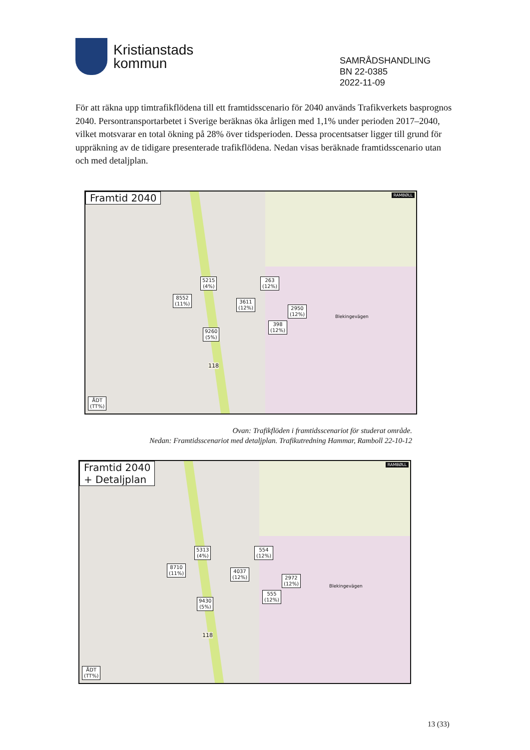Kristianstads
kommun
SAMRÅDSHANDLING
BN 22-0385
2022-11-09
För att räkna upp timtrafikflödena till ett framtidsscenario för 2040 används Trafikverkets basprognos 2040. Persontransportarbetet i Sverige beräknas öka årligen med 1,1% under perioden 2017–2040, vilket motsvarar en total ökning på 28% över tidsperioden. Dessa procentsatser ligger till grund för uppräkning av de tidigare presenterade trafikflödena. Nedan visas beräknade framtidsscenario utan och med detaljplan.
Framtid 2040
5215
(4%)
8552
(11%)
3611
(12%)
263
(12%)
2950
(12%)
398
(12%)
9260
(5%)
ÅDT
(TT%)
Blekingevägen
118
RAMBØLL
Ovan: Trafikflöden i framtidsscenariot för studerat område.
Nedan: Framtidsscenariot med detaljplan. Trafikutredning Hammar, Ramboll 22-10-12
Framtid 2040
+ Detaljplan
5313
(4%)
8710
(11%)
4037
(12%)
554
(12%)
2972
(12%)
555
(12%)
9430
(5%)
ÅDT
(TT%)
Blekingevägen
118
RAMBØLL
13 (33)